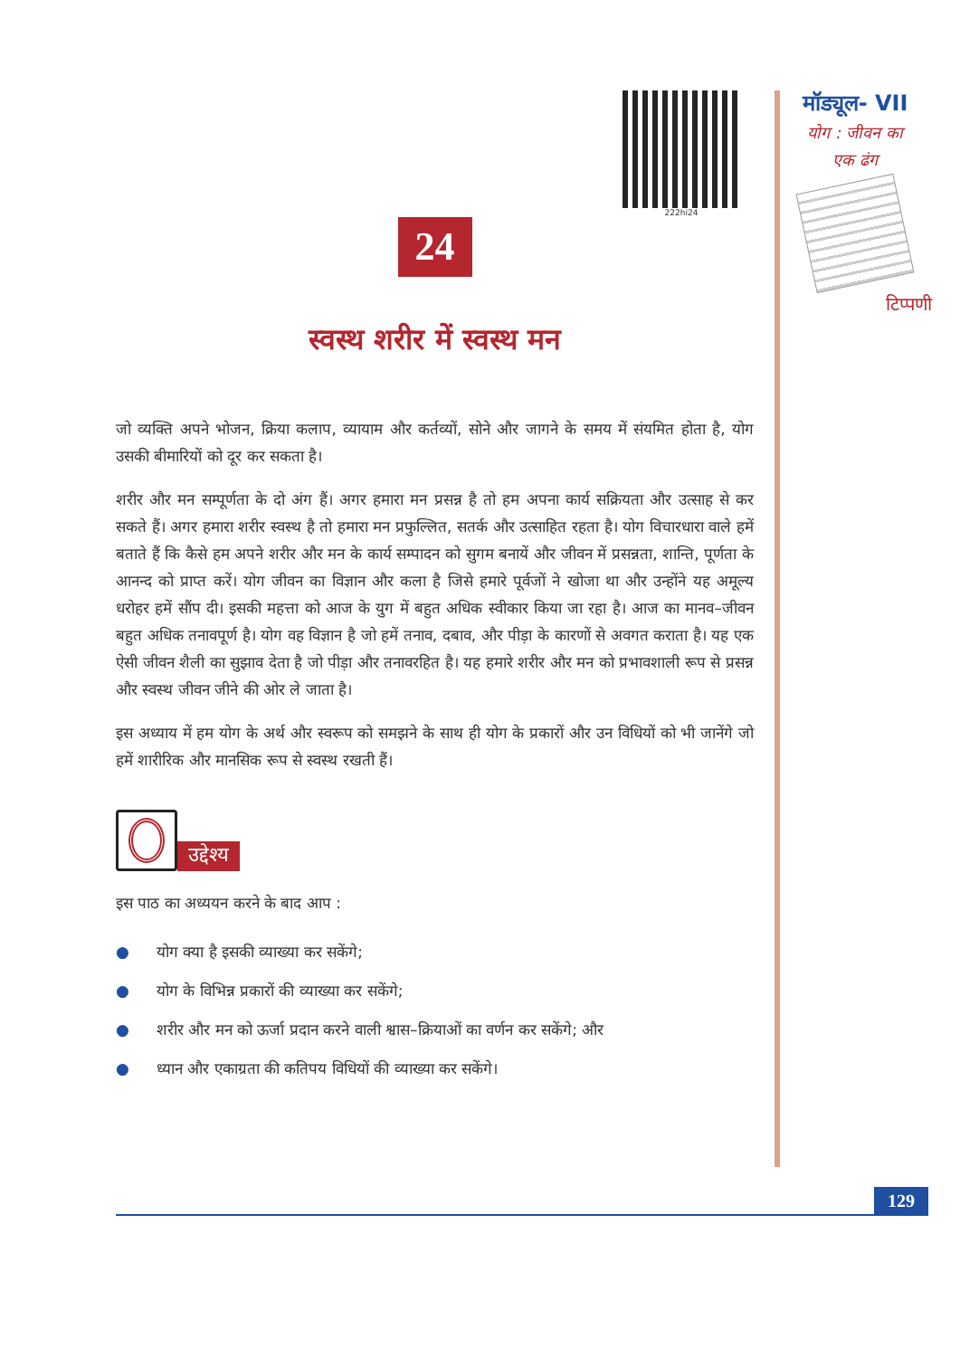222hi24
24
स्वस्थ शरीर में स्वस्थ मन
जो व्यक्ति अपने भोजन, क्रिया कलाप, व्यायाम और कर्तव्यों, सोने और जागने के समय में संयमित होता है, योग उसकी बीमारियों को दूर कर सकता है।
शरीर और मन सम्पूर्णता के दो अंग हैं। अगर हमारा मन प्रसन्न है तो हम अपना कार्य सक्रियता और उत्साह से कर सकते हैं। अगर हमारा शरीर स्वस्थ है तो हमारा मन प्रफुल्लित, सतर्क और उत्साहित रहता है। योग विचारधारा वाले हमें बताते हैं कि कैसे हम अपने शरीर और मन के कार्य सम्पादन को सुगम बनायें और जीवन में प्रसन्नता, शान्ति, पूर्णता के आनन्द को प्राप्त करें। योग जीवन का विज्ञान और कला है जिसे हमारे पूर्वजों ने खोजा था और उन्होंने यह अमूल्य धरोहर हमें सौंप दी। इसकी महत्ता को आज के युग में बहुत अधिक स्वीकार किया जा रहा है। आज का मानव–जीवन बहुत अधिक तनावपूर्ण है। योग वह विज्ञान है जो हमें तनाव, दबाव, और पीड़ा के कारणों से अवगत कराता है। यह एक ऐसी जीवन शैली का सुझाव देता है जो पीड़ा और तनावरहित है। यह हमारे शरीर और मन को प्रभावशाली रूप से प्रसन्न और स्वस्थ जीवन जीने की ओर ले जाता है।
इस अध्याय में हम योग के अर्थ और स्वरूप को समझने के साथ ही योग के प्रकारों और उन विधियों को भी जानेंगे जो हमें शारीरिक और मानसिक रूप से स्वस्थ रखती हैं।
उद्देश्य
इस पाठ का अध्ययन करने के बाद आप :
● योग क्या है इसकी व्याख्या कर सकेंगे;
● योग के विभिन्न प्रकारों की व्याख्या कर सकेंगे;
● शरीर और मन को ऊर्जा प्रदान करने वाली श्वास–क्रियाओं का वर्णन कर सकेंगे; और
● ध्यान और एकाग्रता की कतिपय विधियों की व्याख्या कर सकेंगे।
मॉड्यूल- VII
योग : जीवन का
एक ढंग
टिप्पणी
129